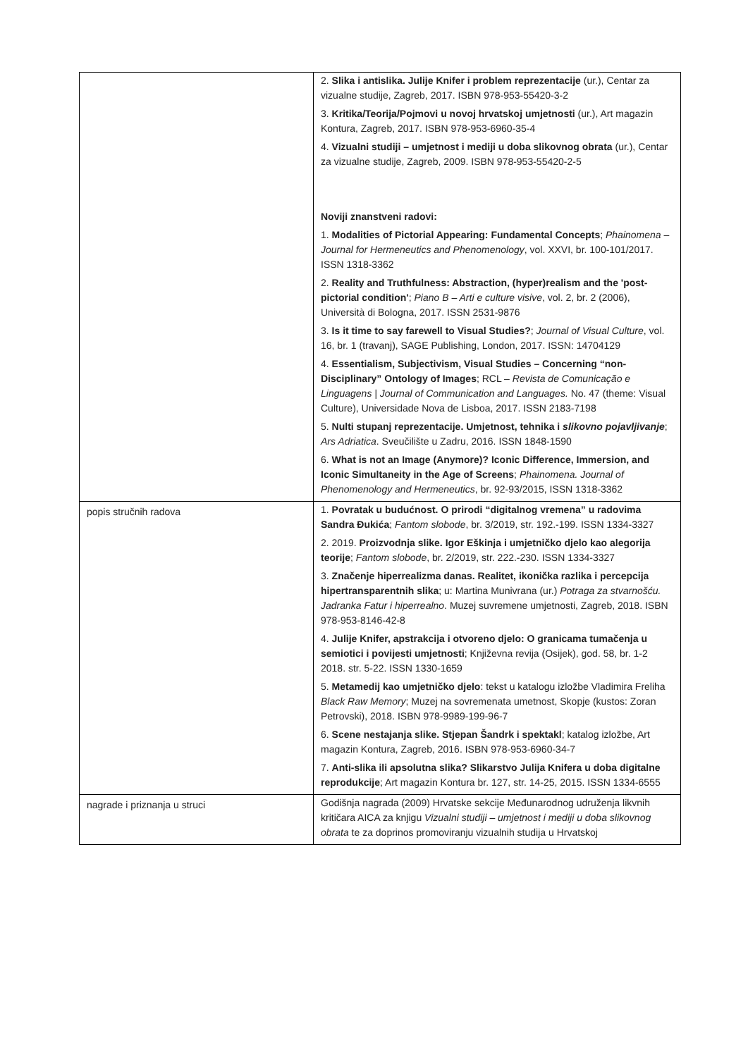| | 2. Slika i antislika. Julije Knifer i problem reprezentacije (ur.), Centar za vizualne studije, Zagreb, 2017. ISBN 978-953-55420-3-2 3. Kritika/Teorija/Pojmovi u novoj hrvatskoj umjetnosti (ur.), Art magazin Kontura, Zagreb, 2017. ISBN 978-953-6960-35-4 4. Vizualni studiji – umjetnost i mediji u doba slikovnog obrata (ur.), Centar za vizualne studije, Zagreb, 2009. ISBN 978-953-55420-2-5 Noviji znanstveni radovi: 1. Modalities of Pictorial Appearing: Fundamental Concepts ; Phainomena – Journal for Hermeneutics and Phenomenology , vol. XXVI, br. 100-101/2017. ISSN 1318-3362 2. Reality and Truthfulness: Abstraction, (hyper)realism and the 'post-pictorial condition' ; Piano B – Arti e culture visive , vol. 2, br. 2 (2006), Università di Bologna, 2017. ISSN 2531-9876 3. Is it time to say farewell to Visual Studies? ; Journal of Visual Culture , vol. 16, br. 1 (travanj), SAGE Publishing, London, 2017. ISSN: 14704129 4. Essentialism, Subjectivism, Visual Studies – Concerning “non-Disciplinary” Ontology of Images ; RCL – Revista de Comunicação e Linguagens / Journal of Communication and Languages. No. 47 (theme: Visual Culture), Universidade Nova de Lisboa, 2017. ISSN 2183-7198 5. Nulti stupanj reprezentacije. Umjetnost, tehnika i slikovno pojavljivanje ; Ars Adriatica . Sveučilište u Zadru, 2016. ISSN 1848-1590 6. What is not an Image (Anymore)? Iconic Difference, Immersion, and Iconic Simultaneity in the Age of Screens ; Phainomena. Journal of Phenomenology and Hermeneutics , br. 92-93/2015, ISSN 1318-3362 |
| popis stručnih radova | 1. Povratak u budućnost. O prirodi “digitalnog vremena” u radovima Sandra Đukića ; Fantom slobode , br. 3/2019, str. 192.-199. ISSN 1334-3327 2. 2019. Proizvodnja slike. Igor Eškinja i umjetničko djelo kao alegorija teorije ; Fantom slobode , br. 2/2019, str. 222.-230. ISSN 1334-3327 3. Značenje hiperrealizma danas. Realitet, ikonička razlika i percepcija hipertransparentnih slika ; u: Martina Munivrana (ur.) Potraga za stvarnošću. Jadranka Fatur i hiperrealno . Muzej suvremene umjetnosti, Zagreb, 2018. ISBN 978-953-8146-42-8 4. Julije Knifer, apstrakcija i otvoreno djelo: O granicama tumačenja u semiotici i povijesti umjetnosti ; Književna revija (Osijek), god. 58, br. 1-2 2018. str. 5-22. ISSN 1330-1659 5. Metamedij kao umjetničko djelo : tekst u katalogu izložbe Vladimira Freliha Black Raw Memory ; Muzej na sovremenata umetnost, Skopje (kustos: Zoran Petrovski), 2018. ISBN 978-9989-199-96-7 6. Scene nestajanja slike. Stjepan Šandrk i spektakl ; katalog izložbe, Art magazin Kontura, Zagreb, 2016. ISBN 978-953-6960-34-7 7. Anti-slika ili apsolutna slika? Slikarstvo Julija Knifera u doba digitalne reprodukcije ; Art magazin Kontura br. 127, str. 14-25, 2015. ISSN 1334-6555 |
| nagrade i priznanja u struci | Godišnja nagrada (2009) Hrvatske sekcije Međunarodnog udruženja likvnih kritičara AICA za knjigu Vizualni studiji – umjetnost i mediji u doba slikovnog obrata te za doprinos promoviranju vizualnih studija u Hrvatskoj |